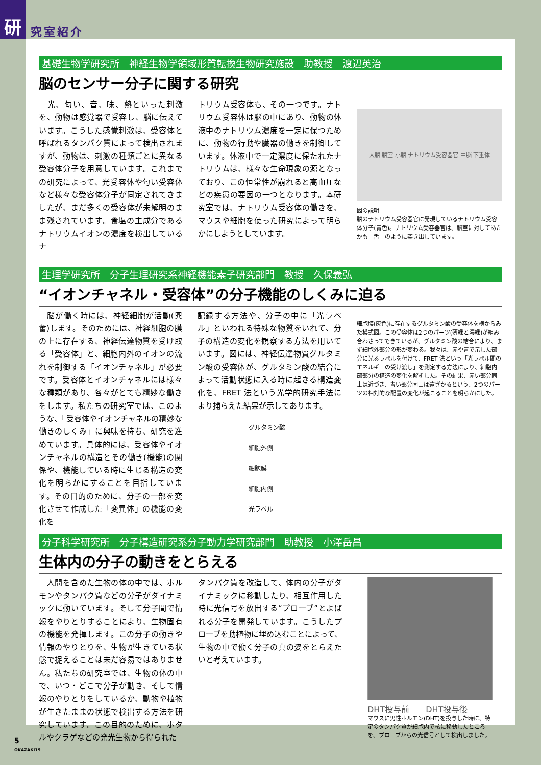研
究室紹介
基礎生物学研究所　神経生物学領域形質転換生物研究施設　助教授　渡辺英治
脳のセンサー分子に関する研究
　光、匂い、音、味、熱といった刺激を、動物は感覚器で受容し、脳に伝えています。こうした感覚刺激は、受容体と呼ばれるタンパク質によって検出されますが、動物は、刺激の種類ごとに異なる受容体分子を用意しています。これまでの研究によって、光受容体や匂い受容体など様々な受容体分子が同定されてきましたが、まだ多くの受容体が未解明のまま残されています。食塩の主成分であるナトリウムイオンの濃度を検出しているナ
トリウム受容体も、その一つです。ナトリウム受容体は脳の中にあり、動物の体液中のナトリウム濃度を一定に保つために、動物の行動や臓器の働きを制御しています。体液中で一定濃度に保たれたナトリウムは、様々な生命現象の源となっており、この恒常性が崩れると高血圧などの疾患の要因の一つとなります。本研究室では、ナトリウム受容体の働きを、マウスや細胞を使った研究によって明らかにしようとしています。
大脳 脳室 小脳 ナトリウム受容器官 中脳 下垂体
図の説明
脳のナトリウム受容器官に発現しているナトリウム受容体分子(青色)。ナトリウム受容器官は、脳室に対してあたかも「舌」のように突き出しています。
生理学研究所　分子生理研究系神経機能素子研究部門　教授　久保義弘
“イオンチャネル・受容体”の分子機能のしくみに迫る
　脳が働く時には、神経細胞が活動(興奮)します。そのためには、神経細胞の膜の上に存在する、神経伝達物質を受け取る「受容体」と、細胞内外のイオンの流れを制御する「イオンチャネル」が必要です。受容体とイオンチャネルには様々な種類があり、各々がとても精妙な働きをします。私たちの研究室では、このような、「受容体やイオンチャネルの精妙な働きのしくみ」に興味を持ち、研究を進めています。具体的には、受容体やイオンチャネルの構造とその働き(機能)の関係や、機能している時に生じる構造の変化を明らかにすることを目指しています。その目的のために、分子の一部を変化させて作成した「変異体」の機能の変化を
記録する方法や、分子の中に「光ラベル」といわれる特殊な物質をいれて、分子の構造の変化を観察する方法を用いています。図には、神経伝達物質グルタミン酸の受容体が、グルタミン酸の結合によって活動状態に入る時に起きる構造変化を、FRET 法という光学的研究手法により捕らえた結果が示してあります。
細胞膜(灰色)に存在するグルタミン酸の受容体を横からみた模式図。この受容体は2つのパーツ(薄緑と濃緑)が組み合わさってできているが、グルタミン酸の結合により、まず細胞外部分の形が変わる。我々は、赤や青で示した部分に光るラベルを付けて、FRET 法という「光ラベル間のエネルギーの受け渡し」を測定する方法により、細胞内部部分の構造の変化を解析した。その結果、赤い部分同士は近づき、青い部分同士は遠ざかるという、2つのパーツの相対的な配置の変化が起こることを明らかにした。
グルタミン酸
細胞外側
細胞膜
細胞内側
光ラベル
分子科学研究所　分子構造研究系分子動力学研究部門　助教授　小澤岳昌
生体内の分子の動きをとらえる
　人間を含めた生物の体の中では、ホルモンやタンパク質などの分子がダイナミックに動いています。そして分子間で情報をやりとりすることにより、生物固有の機能を発揮します。この分子の動きや情報のやりとりを、生物が生きている状態で捉えることは未だ容易ではありません。私たちの研究室では、生物の体の中で、いつ・どこで分子が動き、そして情報のやりとりをしているか、動物や植物が生きたままの状態で検出する方法を研究しています。この目的のために、ホタルやクラゲなどの発光生物から得られた
タンパク質を改造して、体内の分子がダイナミックに移動したり、相互作用した時に光信号を放出する“プローブ”とよばれる分子を開発しています。こうしたプローブを動植物に埋め込むことによって、生物の中で働く分子の真の姿をとらえたいと考えています。
DHT投与前　　DHT投与後
マウスに男性ホルモン(DHT)を投与した時に、特定のタンパク質が細胞内で核に移動したところを、プローブからの光信号として検出しました。
5
OKAZAKI19